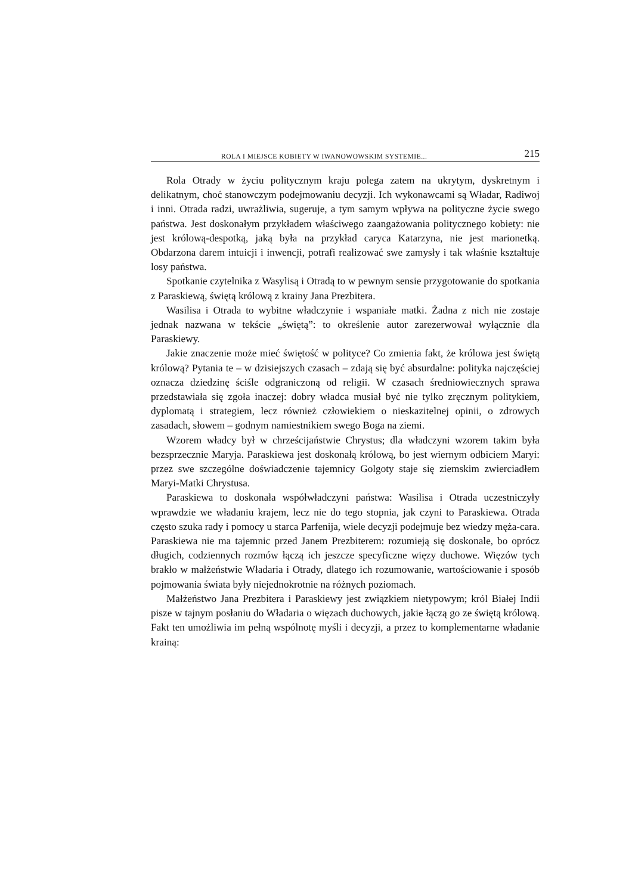ROLA I MIEJSCE KOBIETY W IWANOWOWSKIM SYSTEMIE... 215
Rola Otrady w życiu politycznym kraju polega zatem na ukrytym, dyskretnym i delikatnym, choć stanowczym podejmowaniu decyzji. Ich wykonawcami są Władar, Radiwoj i inni. Otrada radzi, uwrażliwia, sugeruje, a tym samym wpływa na polityczne życie swego państwa. Jest doskonałym przykładem właściwego zaangażowania politycznego kobiety: nie jest królową-despotką, jaką była na przykład caryca Katarzyna, nie jest marionetką. Obdarzona darem intuicji i inwencji, potrafi realizować swe zamysły i tak właśnie kształtuje losy państwa.
Spotkanie czytelnika z Wasylisą i Otradą to w pewnym sensie przygotowanie do spotkania z Paraskiewą, świętą królową z krainy Jana Prezbitera.
Wasilisa i Otrada to wybitne władczynie i wspaniałe matki. Żadna z nich nie zostaje jednak nazwana w tekście „świętą”: to określenie autor zarezerwował wyłącznie dla Paraskiewy.
Jakie znaczenie może mieć świętość w polityce? Co zmienia fakt, że królowa jest świętą królową? Pytania te – w dzisiejszych czasach – zdają się być absurdalne: polityka najczęściej oznacza dziedzinę ściśle odgraniczoną od religii. W czasach średniowiecznych sprawa przedstawiała się zgoła inaczej: dobry władca musiał być nie tylko zręcznym politykiem, dyplomatą i strategiem, lecz również człowiekiem o nieskazitelnej opinii, o zdrowych zasadach, słowem – godnym namiestnikiem swego Boga na ziemi.
Wzorem władcy był w chrześcijaństwie Chrystus; dla władczyni wzorem takim była bezsprzecznie Maryja. Paraskiewa jest doskonałą królową, bo jest wiernym odbiciem Maryi: przez swe szczególne doświadczenie tajemnicy Golgoty staje się ziemskim zwierciadłem Maryi-Matki Chrystusa.
Paraskiewa to doskonała współwładczyni państwa: Wasilisa i Otrada uczestniczyły wprawdzie we władaniu krajem, lecz nie do tego stopnia, jak czyni to Paraskiewa. Otrada często szuka rady i pomocy u starca Parfenija, wiele decyzji podejmuje bez wiedzy męża-cara. Paraskiewa nie ma tajemnic przed Janem Prezbiterem: rozumieją się doskonale, bo oprócz długich, codziennych rozmów łączą ich jeszcze specyficzne więzy duchowe. Więzów tych brakło w małżeństwie Władaria i Otrady, dlatego ich rozumowanie, wartościowanie i sposób pojmowania świata były niejednokrotnie na różnych poziomach.
Małżeństwo Jana Prezbitera i Paraskiewy jest związkiem nietypowym; król Białej Indii pisze w tajnym posłaniu do Władaria o więzach duchowych, jakie łączą go ze świętą królową. Fakt ten umożliwia im pełną wspólnotę myśli i decyzji, a przez to komplementarne władanie krainą: